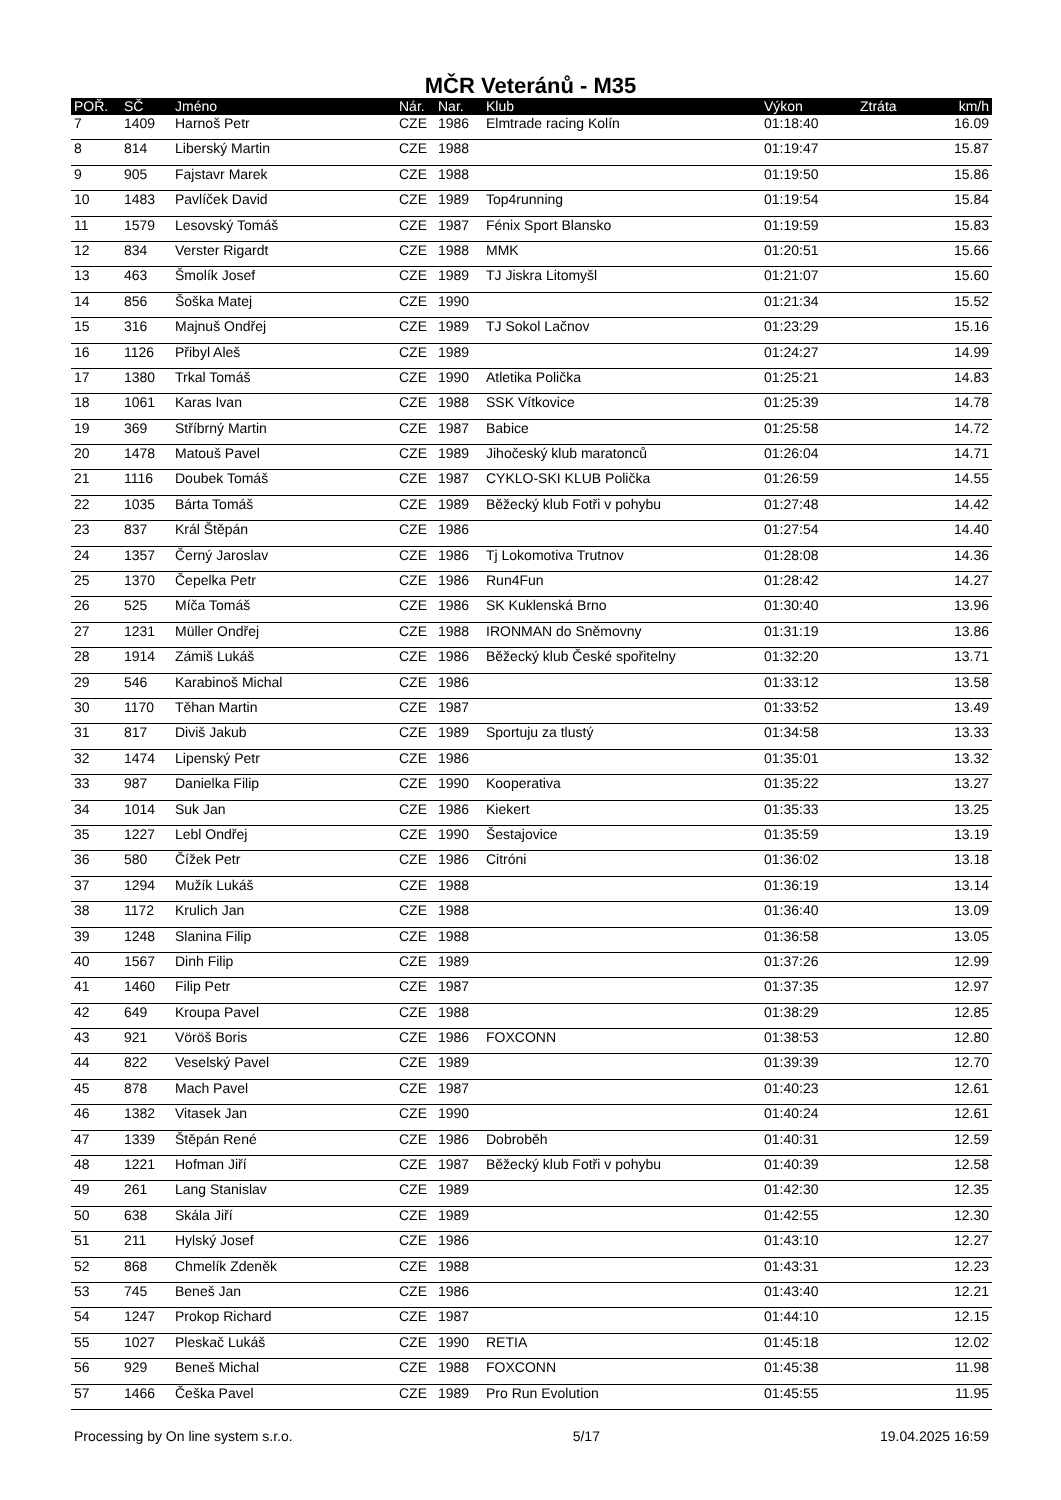MČR Veteránů - M35
| POŘ. | SČ | Jméno | Nár. | Nar. | Klub | Výkon | Ztráta | km/h |
| --- | --- | --- | --- | --- | --- | --- | --- | --- |
| 7 | 1409 | Harnoš Petr | CZE | 1986 | Elmtrade racing Kolín | 01:18:40 | | 16.09 |
| 8 | 814 | Liberský Martin | CZE | 1988 | | 01:19:47 | | 15.87 |
| 9 | 905 | Fajstavr Marek | CZE | 1988 | | 01:19:50 | | 15.86 |
| 10 | 1483 | Pavlíček David | CZE | 1989 | Top4running | 01:19:54 | | 15.84 |
| 11 | 1579 | Lesovský Tomáš | CZE | 1987 | Fénix Sport Blansko | 01:19:59 | | 15.83 |
| 12 | 834 | Verster Rigardt | CZE | 1988 | MMK | 01:20:51 | | 15.66 |
| 13 | 463 | Šmolík Josef | CZE | 1989 | TJ Jiskra Litomyšl | 01:21:07 | | 15.60 |
| 14 | 856 | Šoška Matej | CZE | 1990 | | 01:21:34 | | 15.52 |
| 15 | 316 | Majnuš Ondřej | CZE | 1989 | TJ Sokol Lačnov | 01:23:29 | | 15.16 |
| 16 | 1126 | Přibyl Aleš | CZE | 1989 | | 01:24:27 | | 14.99 |
| 17 | 1380 | Trkal Tomáš | CZE | 1990 | Atletika Polička | 01:25:21 | | 14.83 |
| 18 | 1061 | Karas Ivan | CZE | 1988 | SSK Vítkovice | 01:25:39 | | 14.78 |
| 19 | 369 | Stříbrný Martin | CZE | 1987 | Babice | 01:25:58 | | 14.72 |
| 20 | 1478 | Matouš Pavel | CZE | 1989 | Jihočeský klub maratonců | 01:26:04 | | 14.71 |
| 21 | 1116 | Doubek Tomáš | CZE | 1987 | CYKLO-SKI KLUB Polička | 01:26:59 | | 14.55 |
| 22 | 1035 | Bárta Tomáš | CZE | 1989 | Běžecký klub Fotři v pohybu | 01:27:48 | | 14.42 |
| 23 | 837 | Král Štěpán | CZE | 1986 | | 01:27:54 | | 14.40 |
| 24 | 1357 | Černý Jaroslav | CZE | 1986 | Tj Lokomotiva Trutnov | 01:28:08 | | 14.36 |
| 25 | 1370 | Čepelka Petr | CZE | 1986 | Run4Fun | 01:28:42 | | 14.27 |
| 26 | 525 | Míča Tomáš | CZE | 1986 | SK Kuklenská Brno | 01:30:40 | | 13.96 |
| 27 | 1231 | Müller Ondřej | CZE | 1988 | IRONMAN do Sněmovny | 01:31:19 | | 13.86 |
| 28 | 1914 | Zámiš Lukáš | CZE | 1986 | Běžecký klub České spořitelny | 01:32:20 | | 13.71 |
| 29 | 546 | Karabinoš Michal | CZE | 1986 | | 01:33:12 | | 13.58 |
| 30 | 1170 | Těhan Martin | CZE | 1987 | | 01:33:52 | | 13.49 |
| 31 | 817 | Diviš Jakub | CZE | 1989 | Sportuju za tlustý | 01:34:58 | | 13.33 |
| 32 | 1474 | Lipenský Petr | CZE | 1986 | | 01:35:01 | | 13.32 |
| 33 | 987 | Danielka Filip | CZE | 1990 | Kooperativa | 01:35:22 | | 13.27 |
| 34 | 1014 | Suk Jan | CZE | 1986 | Kiekert | 01:35:33 | | 13.25 |
| 35 | 1227 | Lebl Ondřej | CZE | 1990 | Šestajovice | 01:35:59 | | 13.19 |
| 36 | 580 | Čížek Petr | CZE | 1986 | Citróni | 01:36:02 | | 13.18 |
| 37 | 1294 | Mužík Lukáš | CZE | 1988 | | 01:36:19 | | 13.14 |
| 38 | 1172 | Krulich Jan | CZE | 1988 | | 01:36:40 | | 13.09 |
| 39 | 1248 | Slanina Filip | CZE | 1988 | | 01:36:58 | | 13.05 |
| 40 | 1567 | Dinh Filip | CZE | 1989 | | 01:37:26 | | 12.99 |
| 41 | 1460 | Filip Petr | CZE | 1987 | | 01:37:35 | | 12.97 |
| 42 | 649 | Kroupa Pavel | CZE | 1988 | | 01:38:29 | | 12.85 |
| 43 | 921 | Vöröš Boris | CZE | 1986 | FOXCONN | 01:38:53 | | 12.80 |
| 44 | 822 | Veselský Pavel | CZE | 1989 | | 01:39:39 | | 12.70 |
| 45 | 878 | Mach Pavel | CZE | 1987 | | 01:40:23 | | 12.61 |
| 46 | 1382 | Vitasek Jan | CZE | 1990 | | 01:40:24 | | 12.61 |
| 47 | 1339 | Štěpán René | CZE | 1986 | Dobroběh | 01:40:31 | | 12.59 |
| 48 | 1221 | Hofman Jiří | CZE | 1987 | Běžecký klub Fotři v pohybu | 01:40:39 | | 12.58 |
| 49 | 261 | Lang Stanislav | CZE | 1989 | | 01:42:30 | | 12.35 |
| 50 | 638 | Skála Jiří | CZE | 1989 | | 01:42:55 | | 12.30 |
| 51 | 211 | Hylský Josef | CZE | 1986 | | 01:43:10 | | 12.27 |
| 52 | 868 | Chmelík Zdeněk | CZE | 1988 | | 01:43:31 | | 12.23 |
| 53 | 745 | Beneš Jan | CZE | 1986 | | 01:43:40 | | 12.21 |
| 54 | 1247 | Prokop Richard | CZE | 1987 | | 01:44:10 | | 12.15 |
| 55 | 1027 | Pleskač Lukáš | CZE | 1990 | RETIA | 01:45:18 | | 12.02 |
| 56 | 929 | Beneš Michal | CZE | 1988 | FOXCONN | 01:45:38 | | 11.98 |
| 57 | 1466 | Češka Pavel | CZE | 1989 | Pro Run Evolution | 01:45:55 | | 11.95 |
Processing by On line system s.r.o. 5/17 19.04.2025 16:59